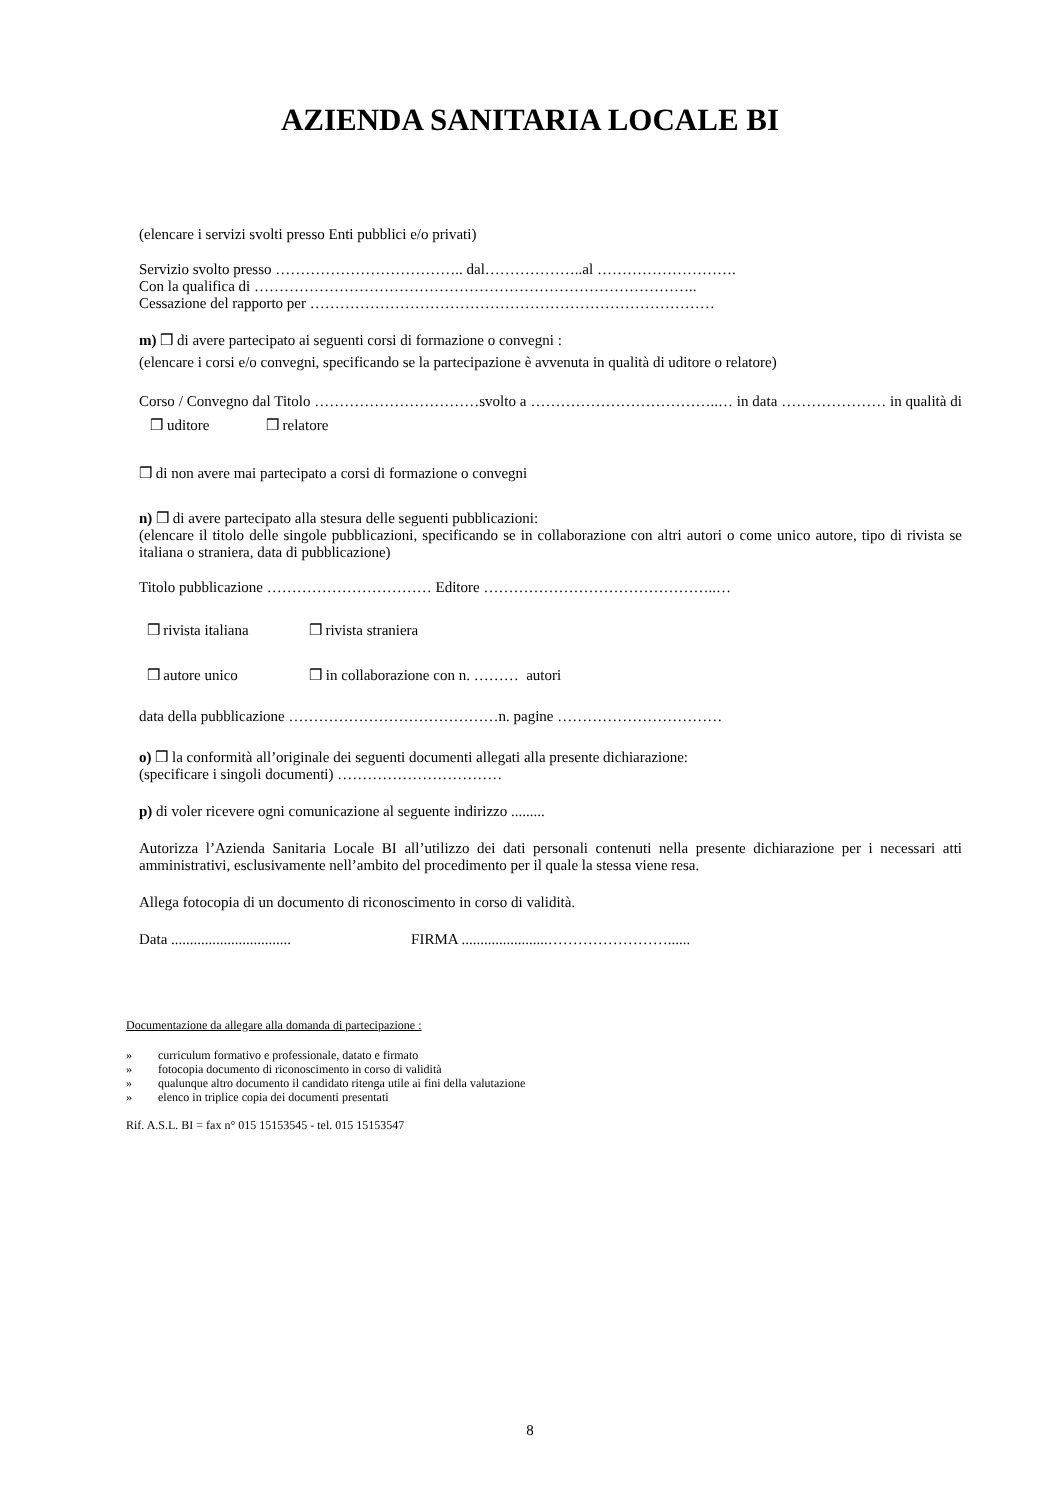AZIENDA SANITARIA LOCALE BI
(elencare i servizi svolti presso Enti pubblici e/o privati)
Servizio svolto presso ……………………………….. dal………………..al ……………………….
Con la qualifica di ……………………………………………………………………………..
Cessazione del rapporto per ………………………………………………………………………
m) ❒ di avere partecipato ai seguenti corsi di formazione o convegni :
(elencare i corsi e/o convegni, specificando se la partecipazione è avvenuta in qualità di uditore o relatore)
Corso / Convegno dal Titolo ……………………………svolto a ………………………………..… in data ………………… in qualità di ❒ uditore ❒ relatore
❒ di non avere mai partecipato a corsi di formazione o convegni
n) ❒ di avere partecipato alla stesura delle seguenti pubblicazioni:
(elencare il titolo delle singole pubblicazioni, specificando se in collaborazione con altri autori o come unico autore, tipo di rivista se italiana o straniera, data di pubblicazione)
Titolo pubblicazione …………………………… Editore ………………………………………..…
❒ rivista italiana ❒ rivista straniera
❒ autore unico ❒ in collaborazione con n. ……… autori
data della pubblicazione ……………………………………n. pagine ……………………………
o) ❒ la conformità all’originale dei seguenti documenti allegati alla presente dichiarazione:
(specificare i singoli documenti) ……………………………
p) di voler ricevere ogni comunicazione al seguente indirizzo .........
Autorizza l’Azienda Sanitaria Locale BI all’utilizzo dei dati personali contenuti nella presente dichiarazione per i necessari atti amministrativi, esclusivamente nell’ambito del procedimento per il quale la stessa viene resa.
Allega fotocopia di un documento di riconoscimento in corso di validità.
Data ................................ FIRMA .......................……………………......
Documentazione da allegare alla domanda di partecipazione :
» curriculum formativo e professionale, datato e firmato
» fotocopia documento di riconoscimento in corso di validità
» qualunque altro documento il candidato ritenga utile ai fini della valutazione
» elenco in triplice copia dei documenti presentati
Rif. A.S.L. BI = fax n° 015 15153545 - tel. 015 15153547
8